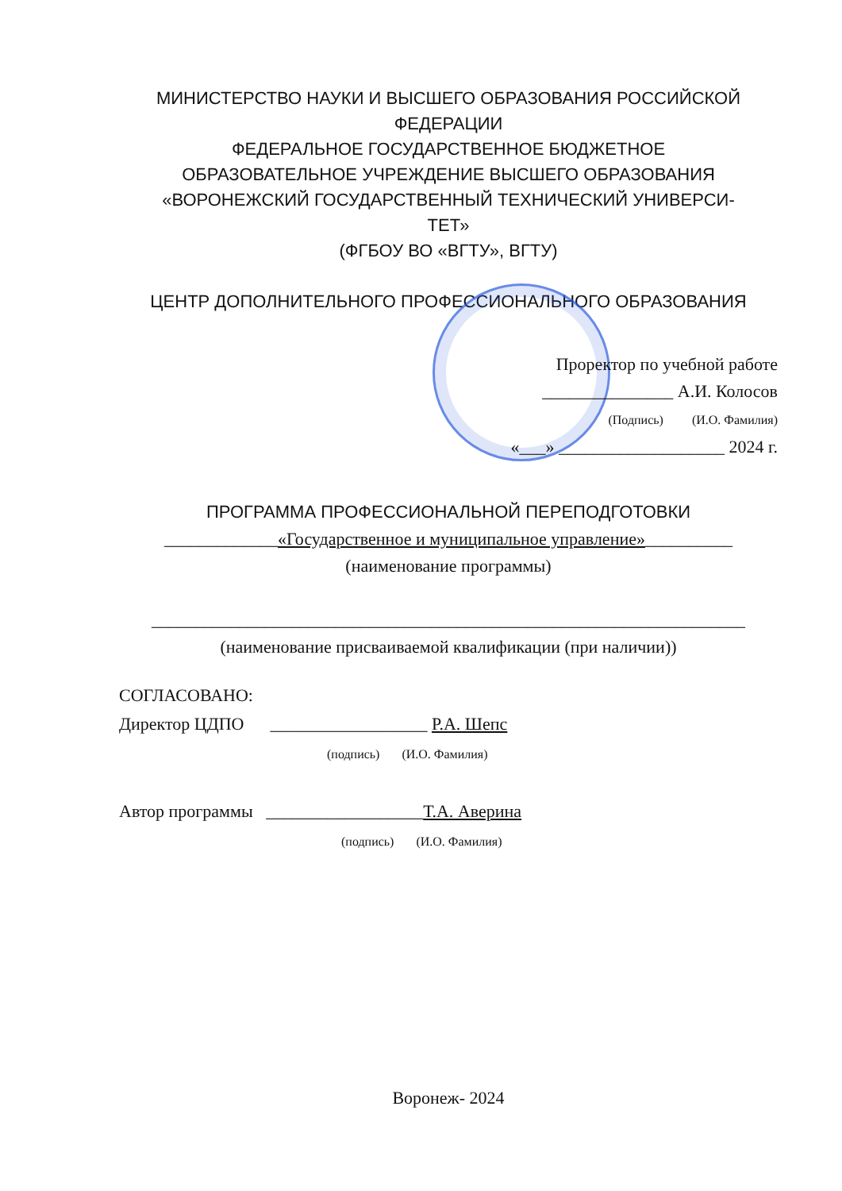МИНИСТЕРСТВО НАУКИ И ВЫСШЕГО ОБРАЗОВАНИЯ РОССИЙСКОЙ ФЕДЕРАЦИИ
ФЕДЕРАЛЬНОЕ ГОСУДАРСТВЕННОЕ БЮДЖЕТНОЕ
ОБРАЗОВАТЕЛЬНОЕ УЧРЕЖДЕНИЕ ВЫСШЕГО ОБРАЗОВАНИЯ
«ВОРОНЕЖСКИЙ ГОСУДАРСТВЕННЫЙ ТЕХНИЧЕСКИЙ УНИВЕРСИ-
ТЕТ»
(ФГБОУ ВО «ВГТУ», ВГТУ)
ЦЕНТР ДОПОЛНИТЕЛЬНОГО ПРОФЕССИОНАЛЬНОГО ОБРАЗОВАНИЯ
Проректор по учебной работе
_______________ А.И. Колосов
(Подпись) (И.О. Фамилия)
«___» ___________________ 2024 г.
ПРОГРАММА ПРОФЕССИОНАЛЬНОЙ ПЕРЕПОДГОТОВКИ
_____________«Государственное и муниципальное управление»__________
(наименование программы)
____________________________________________________________________
(наименование присваиваемой квалификации (при наличии))
СОГЛАСОВАНО:
Директор ЦДПО __________________ Р.А. Шепс
(подпись) (И.О. Фамилия)
Автор программы __________________Т.А. Аверина
(подпись) (И.О. Фамилия)
Воронеж- 2024